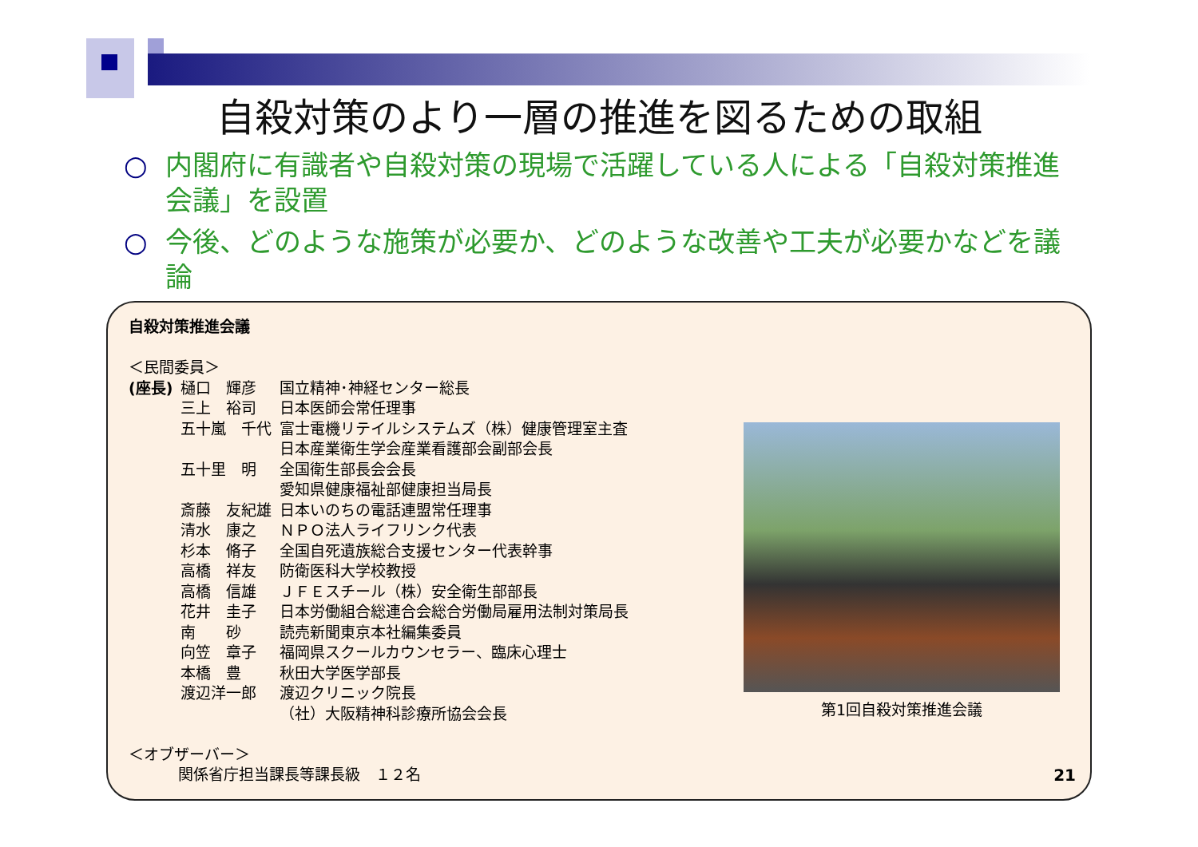自殺対策のより一層の推進を図るための取組
○ 内閣府に有識者や自殺対策の現場で活躍している人による「自殺対策推進会議」を設置
○ 今後、どのような施策が必要か、どのような改善や工夫が必要かなどを議論
自殺対策推進会議
＜民間委員＞
| (座長) | 樋口 輝彦 | 国立精神･神経センター総長 |
| | 三上 裕司 | 日本医師会常任理事 |
| | 五十嵐 千代 | 富士電機リテイルシステムズ（株）健康管理室主査 日本産業衛生学会産業看護部会副部会長 |
| | 五十里 明 | 全国衛生部長会会長 愛知県健康福祉部健康担当局長 |
| | 斎藤 友紀雄 | 日本いのちの電話連盟常任理事 |
| | 清水 康之 | ＮＰＯ法人ライフリンク代表 |
| | 杉本 脩子 | 全国自死遺族総合支援センター代表幹事 |
| | 高橋 祥友 | 防衛医科大学校教授 |
| | 高橋 信雄 | ＪＦＥスチール（株）安全衛生部部長 |
| | 花井 圭子 | 日本労働組合総連合会総合労働局雇用法制対策局長 |
| | 南 砂 | 読売新聞東京本社編集委員 |
| | 向笠 章子 | 福岡県スクールカウンセラー、臨床心理士 |
| | 本橋 豊 | 秋田大学医学部長 |
| | 渡辺洋一郎 | 渡辺クリニック院長 （社）大阪精神科診療所協会会長 |
＜オブザーバー＞
関係省庁担当課長等課長級　１２名
第1回自殺対策推進会議
21